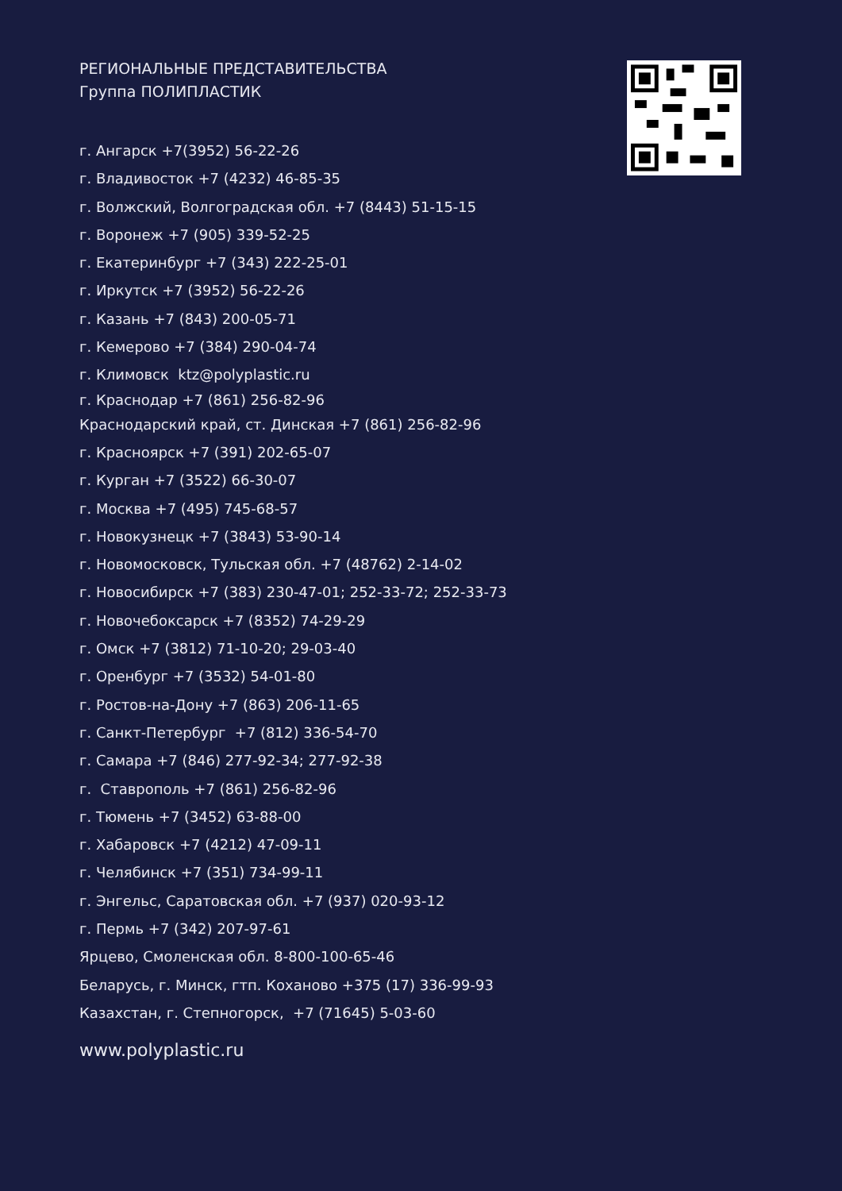РЕГИОНАЛЬНЫЕ ПРЕДСТАВИТЕЛЬСТВА
Группа ПОЛИПЛАСТИК
г. Ангарск +7(3952) 56-22-26
г. Владивосток +7 (4232) 46-85-35
г. Волжский, Волгоградская обл. +7 (8443) 51-15-15
г. Воронеж +7 (905) 339-52-25
г. Екатеринбург +7 (343) 222-25-01
г. Иркутск +7 (3952) 56-22-26
г. Казань +7 (843) 200-05-71
г. Кемерово +7 (384) 290-04-74
г. Климовск ktz@polyplastic.ru
г. Краснодар +7 (861) 256-82-96
Краснодарский край, ст. Динская +7 (861) 256-82-96
г. Красноярск +7 (391) 202-65-07
г. Курган +7 (3522) 66-30-07
г. Москва +7 (495) 745-68-57
г. Новокузнецк +7 (3843) 53-90-14
г. Новомосковск, Тульская обл. +7 (48762) 2-14-02
г. Новосибирск +7 (383) 230-47-01; 252-33-72; 252-33-73
г. Новочебоксарск +7 (8352) 74-29-29
г. Омск +7 (3812) 71-10-20; 29-03-40
г. Оренбург +7 (3532) 54-01-80
г. Ростов-на-Дону +7 (863) 206-11-65
г. Санкт-Петербург +7 (812) 336-54-70
г. Самара +7 (846) 277-92-34; 277-92-38
г. Ставрополь +7 (861) 256-82-96
г. Тюмень +7 (3452) 63-88-00
г. Хабаровск +7 (4212) 47-09-11
г. Челябинск +7 (351) 734-99-11
г. Энгельс, Саратовская обл. +7 (937) 020-93-12
г. Пермь +7 (342) 207-97-61
Ярцево, Смоленская обл. 8-800-100-65-46
Беларусь, г. Минск, гтп. Коханово +375 (17) 336-99-93
Казахстан, г. Степногорск, +7 (71645) 5-03-60
www.polyplastic.ru